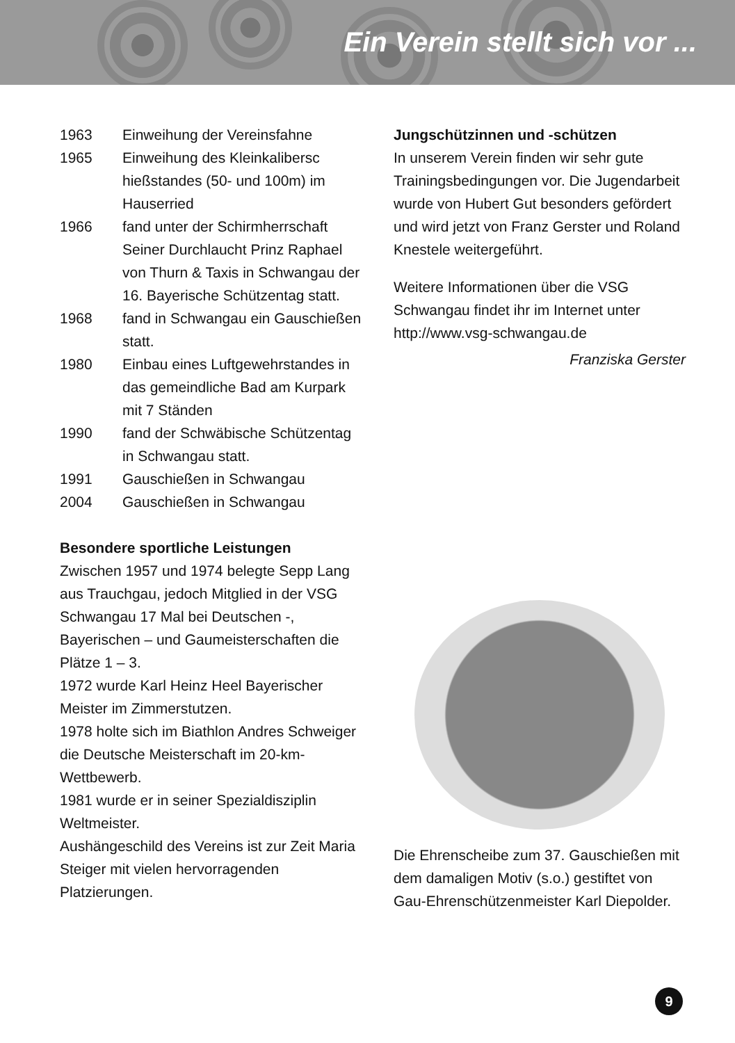Ein Verein stellt sich vor ...
1963 Einweihung der Vereinsfahne
1965 Einweihung des Kleinkalibersc hießstandes (50- und 100m) im Hauserried
1966 fand unter der Schirmherrschaft Seiner Durchlaucht Prinz Raphael von Thurn & Taxis in Schwangau der 16. Bayerische Schützentag statt.
1968 fand in Schwangau ein Gauschießen statt.
1980 Einbau eines Luftgewehrstandes in das gemeindliche Bad am Kurpark mit 7 Ständen
1990 fand der Schwäbische Schützentag in Schwangau statt.
1991 Gauschießen in Schwangau
2004 Gauschießen in Schwangau
Besondere sportliche Leistungen
Zwischen 1957 und 1974 belegte Sepp Lang aus Trauchgau, jedoch Mitglied in der VSG Schwangau 17 Mal bei Deutschen -, Bayerischen – und Gaumeisterschaften die Plätze 1 – 3.
1972 wurde Karl Heinz Heel Bayerischer Meister im Zimmerstutzen.
1978 holte sich im Biathlon Andres Schweiger die Deutsche Meisterschaft im 20-km-Wettbewerb.
1981 wurde er in seiner Spezialdisziplin Weltmeister.
Aushängeschild des Vereins ist zur Zeit Maria Steiger mit vielen hervorragenden Platzierungen.
Jungschützinnen und -schützen
In unserem Verein finden wir sehr gute Trainingsbedingungen vor. Die Jugendarbeit wurde von Hubert Gut besonders gefördert und wird jetzt von Franz Gerster und Roland Knestele weitergeführt.
Weitere Informationen über die VSG Schwangau findet ihr im Internet unter http://www.vsg-schwangau.de
Franziska Gerster
Die Ehrenscheibe zum 37. Gauschießen mit dem damaligen Motiv (s.o.) gestiftet von Gau-Ehrenschützenmeister Karl Diepolder.
9